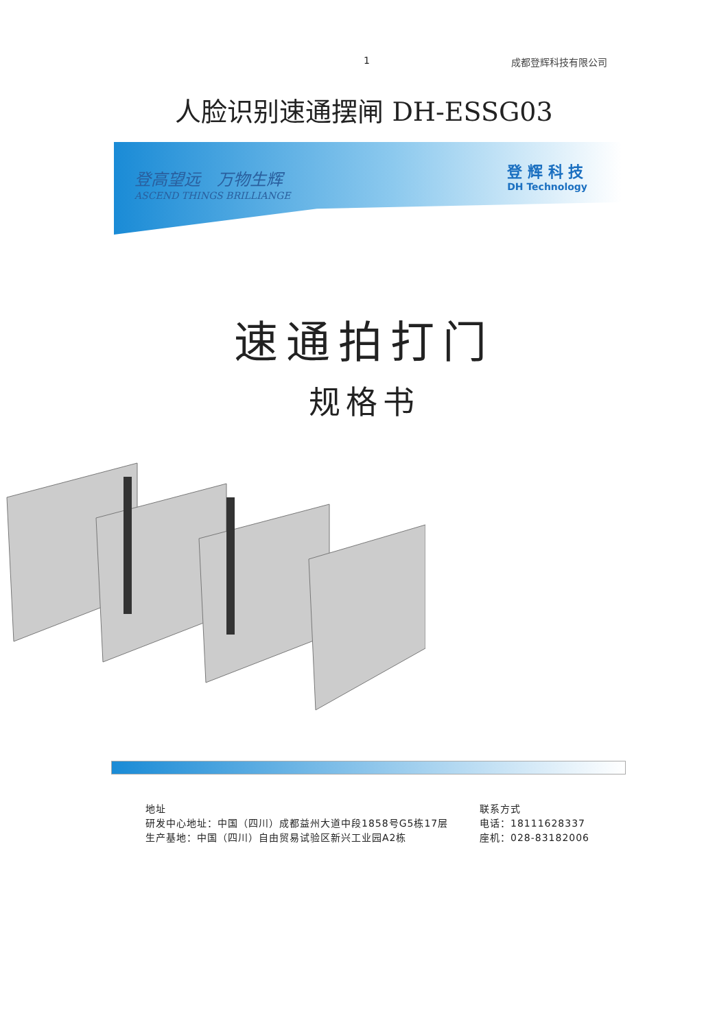1 成都登辉科技有限公司
人脸识别速通摆闸 DH-ESSG03
登高望远　万物生辉
ASCEND THINGS BRILLIANGE
登 辉 科 技
DH Technology
速通拍打门
规格书
地址
研发中心地址：中国（四川）成都益州大道中段1858号G5栋17层
生产基地：中国（四川）自由贸易试验区新兴工业园A2栋
联系方式
电话：18111628337
座机：028-83182006